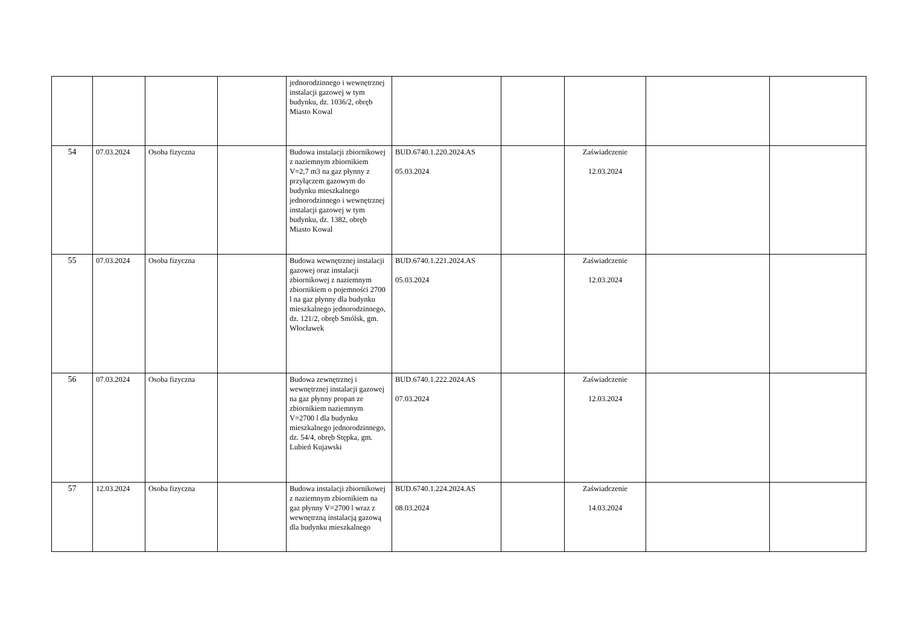| | | | | jednorodzinnego i wewnętrznej instalacji gazowej w tym budynku, dz. 1036/2, obręb Miasto Kowal | | | | | |
| 54 | 07.03.2024 | Osoba fizyczna | | Budowa instalacji zbiornikowej z naziemnym zbiornikiem V=2,7 m3 na gaz płynny z przyłączem gazowym do budynku mieszkalnego jednorodzinnego i wewnętrznej instalacji gazowej w tym budynku, dz. 1382, obręb Miasto Kowal | BUD.6740.1.220.2024.AS 05.03.2024 | | Zaświadczenie 12.03.2024 | | |
| 55 | 07.03.2024 | Osoba fizyczna | | Budowa wewnętrznej instalacji gazowej oraz instalacji zbiornikowej z naziemnym zbiornikiem o pojemności 2700 l na gaz płynny dla budynku mieszkalnego jednorodzinnego, dz. 121/2, obręb Smólsk, gm. Włocławek | BUD.6740.1.221.2024.AS 05.03.2024 | | Zaświadczenie 12.03.2024 | | |
| 56 | 07.03.2024 | Osoba fizyczna | | Budowa zewnętrznej i wewnętrznej instalacji gazowej na gaz płynny propan ze zbiornikiem naziemnym V=2700 l dla budynku mieszkalnego jednorodzinnego, dz. 54/4, obręb Stępka, gm. Lubień Kujawski | BUD.6740.1.222.2024.AS 07.03.2024 | | Zaświadczenie 12.03.2024 | | |
| 57 | 12.03.2024 | Osoba fizyczna | | Budowa instalacji zbiornikowej z naziemnym zbiornikiem na gaz płynny V=2700 l wraz z wewnętrzną instalacją gazową dla budynku mieszkalnego | BUD.6740.1.224.2024.AS 08.03.2024 | | Zaświadczenie 14.03.2024 | | |